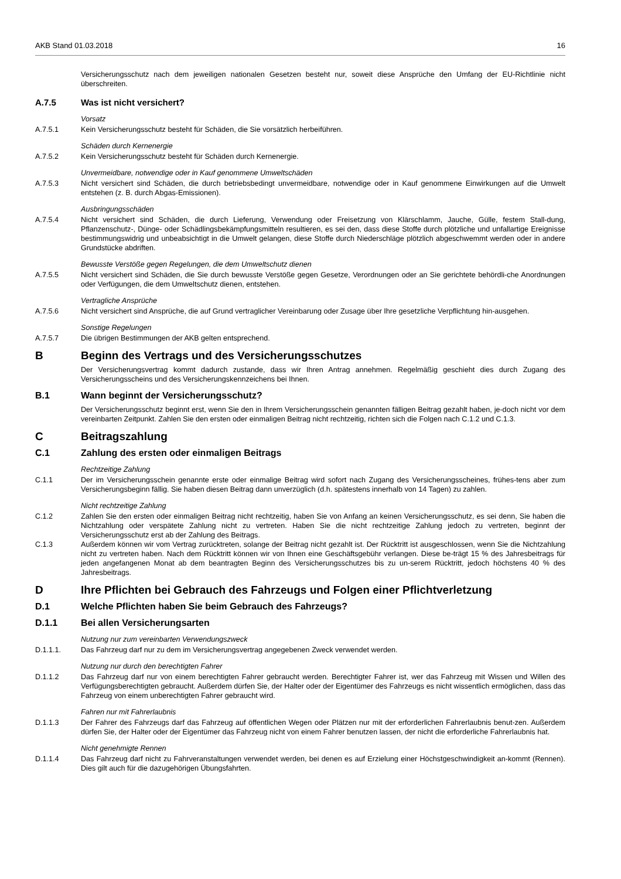AKB Stand 01.03.2018 16
Versicherungsschutz nach dem jeweiligen nationalen Gesetzen besteht nur, soweit diese Ansprüche den Umfang der EU-Richtlinie nicht überschreiten.
A.7.5 Was ist nicht versichert?
Vorsatz
A.7.5.1 Kein Versicherungsschutz besteht für Schäden, die Sie vorsätzlich herbeiführen.
Schäden durch Kernenergie
A.7.5.2 Kein Versicherungsschutz besteht für Schäden durch Kernenergie.
Unvermeidbare, notwendige oder in Kauf genommene Umweltschäden
A.7.5.3 Nicht versichert sind Schäden, die durch betriebsbedingt unvermeidbare, notwendige oder in Kauf genommene Einwirkungen auf die Umwelt entstehen (z. B. durch Abgas-Emissionen).
Ausbringungsschäden
A.7.5.4 Nicht versichert sind Schäden, die durch Lieferung, Verwendung oder Freisetzung von Klärschlamm, Jauche, Gülle, festem Stall-dung, Pflanzenschutz-, Dünge- oder Schädlingsbekämpfungsmitteln resultieren, es sei den, dass diese Stoffe durch plötzliche und unfallartige Ereignisse bestimmungswidrig und unbeabsichtigt in die Umwelt gelangen, diese Stoffe durch Niederschläge plötzlich abgeschwemmt werden oder in andere Grundstücke abdriften.
Bewusste Verstöße gegen Regelungen, die dem Umweltschutz dienen
A.7.5.5 Nicht versichert sind Schäden, die Sie durch bewusste Verstöße gegen Gesetze, Verordnungen oder an Sie gerichtete behördli-che Anordnungen oder Verfügungen, die dem Umweltschutz dienen, entstehen.
Vertragliche Ansprüche
A.7.5.6 Nicht versichert sind Ansprüche, die auf Grund vertraglicher Vereinbarung oder Zusage über Ihre gesetzliche Verpflichtung hin-ausgehen.
Sonstige Regelungen
A.7.5.7 Die übrigen Bestimmungen der AKB gelten entsprechend.
B Beginn des Vertrags und des Versicherungsschutzes
Der Versicherungsvertrag kommt dadurch zustande, dass wir Ihren Antrag annehmen. Regelmäßig geschieht dies durch Zugang des Versicherungsscheins und des Versicherungskennzeichens bei Ihnen.
B.1 Wann beginnt der Versicherungsschutz?
Der Versicherungsschutz beginnt erst, wenn Sie den in Ihrem Versicherungsschein genannten fälligen Beitrag gezahlt haben, je-doch nicht vor dem vereinbarten Zeitpunkt. Zahlen Sie den ersten oder einmaligen Beitrag nicht rechtzeitig, richten sich die Folgen nach C.1.2 und C.1.3.
C Beitragszahlung
C.1 Zahlung des ersten oder einmaligen Beitrags
Rechtzeitige Zahlung
C.1.1 Der im Versicherungsschein genannte erste oder einmalige Beitrag wird sofort nach Zugang des Versicherungsscheines, frühes-tens aber zum Versicherungsbeginn fällig. Sie haben diesen Beitrag dann unverzüglich (d.h. spätestens innerhalb von 14 Tagen) zu zahlen.
Nicht rechtzeitige Zahlung
C.1.2 Zahlen Sie den ersten oder einmaligen Beitrag nicht rechtzeitig, haben Sie von Anfang an keinen Versicherungsschutz, es sei denn, Sie haben die Nichtzahlung oder verspätete Zahlung nicht zu vertreten. Haben Sie die nicht rechtzeitige Zahlung jedoch zu vertreten, beginnt der Versicherungsschutz erst ab der Zahlung des Beitrags.
C.1.3 Außerdem können wir vom Vertrag zurücktreten, solange der Beitrag nicht gezahlt ist. Der Rücktritt ist ausgeschlossen, wenn Sie die Nichtzahlung nicht zu vertreten haben. Nach dem Rücktritt können wir von Ihnen eine Geschäftsgebühr verlangen. Diese be-trägt 15 % des Jahresbeitrags für jeden angefangenen Monat ab dem beantragten Beginn des Versicherungsschutzes bis zu un-serem Rücktritt, jedoch höchstens 40 % des Jahresbeitrags.
D Ihre Pflichten bei Gebrauch des Fahrzeugs und Folgen einer Pflichtverletzung
D.1 Welche Pflichten haben Sie beim Gebrauch des Fahrzeugs?
D.1.1 Bei allen Versicherungsarten
Nutzung nur zum vereinbarten Verwendungszweck
D.1.1.1. Das Fahrzeug darf nur zu dem im Versicherungsvertrag angegebenen Zweck verwendet werden.
Nutzung nur durch den berechtigten Fahrer
D.1.1.2 Das Fahrzeug darf nur von einem berechtigten Fahrer gebraucht werden. Berechtigter Fahrer ist, wer das Fahrzeug mit Wissen und Willen des Verfügungsberechtigten gebraucht. Außerdem dürfen Sie, der Halter oder der Eigentümer des Fahrzeugs es nicht wissentlich ermöglichen, dass das Fahrzeug von einem unberechtigten Fahrer gebraucht wird.
Fahren nur mit Fahrerlaubnis
D.1.1.3 Der Fahrer des Fahrzeugs darf das Fahrzeug auf öffentlichen Wegen oder Plätzen nur mit der erforderlichen Fahrerlaubnis benut-zen. Außerdem dürfen Sie, der Halter oder der Eigentümer das Fahrzeug nicht von einem Fahrer benutzen lassen, der nicht die erforderliche Fahrerlaubnis hat.
Nicht genehmigte Rennen
D.1.1.4 Das Fahrzeug darf nicht zu Fahrveranstaltungen verwendet werden, bei denen es auf Erzielung einer Höchstgeschwindigkeit an-kommt (Rennen). Dies gilt auch für die dazugehörigen Übungsfahrten.